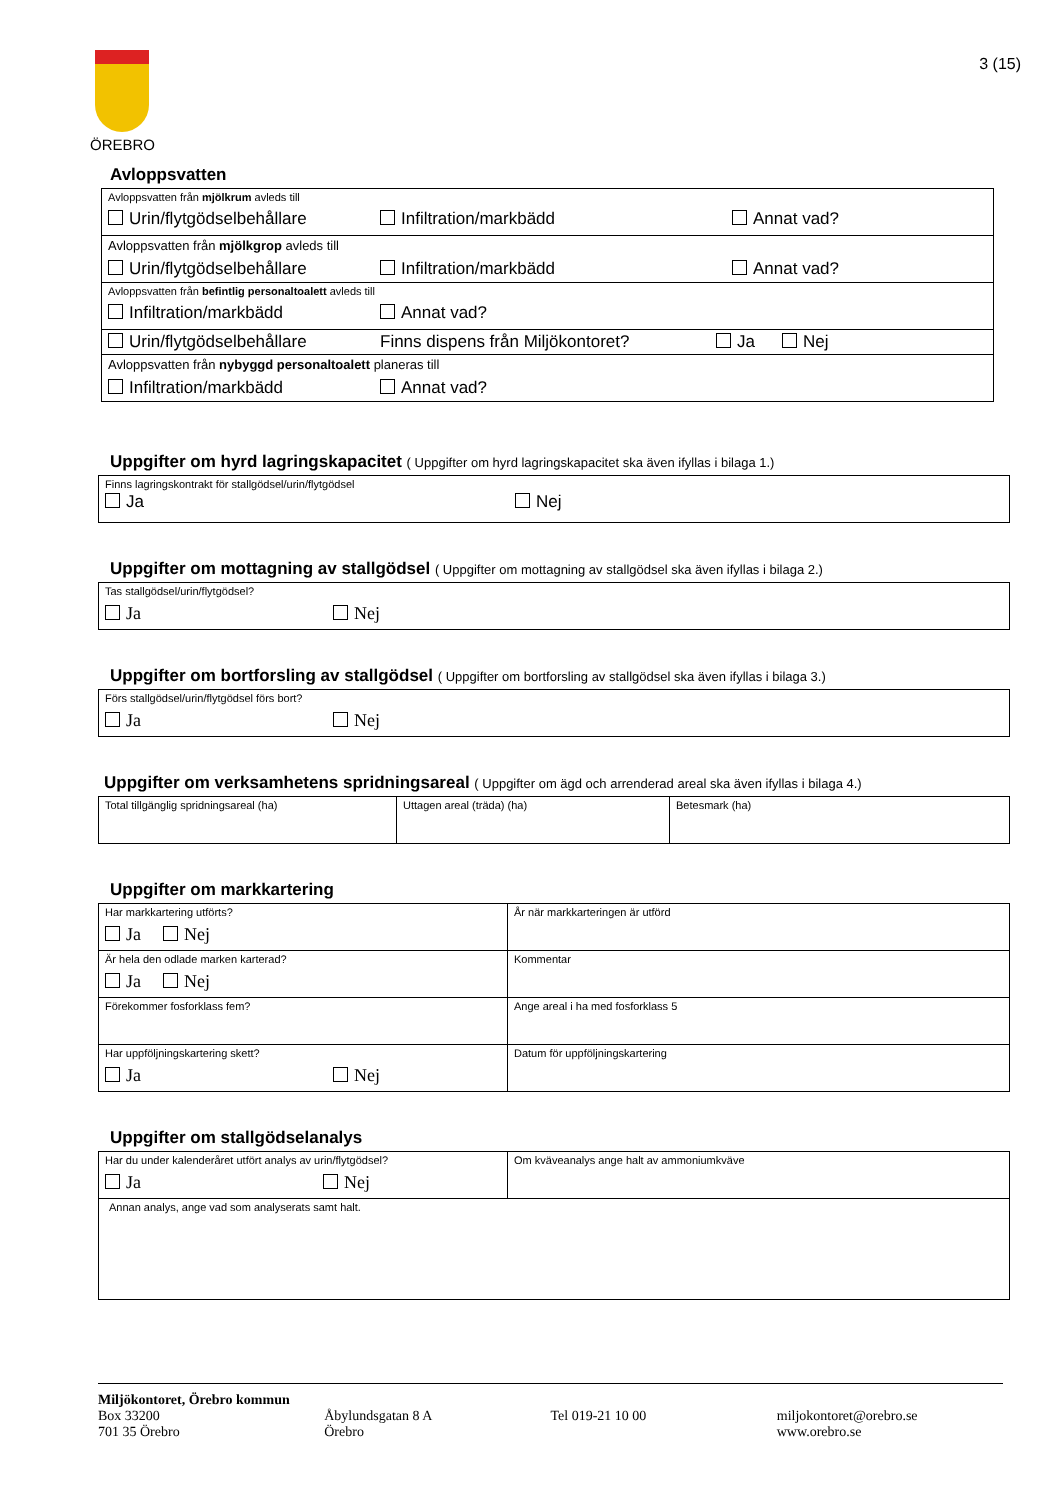ÖREBRO
3 (15)
Avloppsvatten
| Avloppsvatten från mjölkrum avleds till Urin/flytgödselbehållare Infiltration/markbädd Annat vad? |
| Avloppsvatten från mjölkgrop avleds till Urin/flytgödselbehållare Infiltration/markbädd Annat vad? |
| Avloppsvatten från befintlig personaltoalett avleds till Infiltration/markbädd Annat vad? |
| Urin/flytgödselbehållare Finns dispens från Miljökontoret? Ja Nej |
| Avloppsvatten från nybyggd personaltoalett planeras till Infiltration/markbädd Annat vad? |
Uppgifter om hyrd lagringskapacitet ( Uppgifter om hyrd lagringskapacitet ska även ifyllas i bilaga 1.)
| Finns lagringskontrakt för stallgödsel/urin/flytgödsel Ja Nej |
Uppgifter om mottagning av stallgödsel ( Uppgifter om mottagning av stallgödsel ska även ifyllas i bilaga 2.)
| Tas stallgödsel/urin/flytgödsel? Ja Nej |
Uppgifter om bortforsling av stallgödsel ( Uppgifter om bortforsling av stallgödsel ska även ifyllas i bilaga 3.)
| Förs stallgödsel/urin/flytgödsel förs bort? Ja Nej |
Uppgifter om verksamhetens spridningsareal ( Uppgifter om ägd och arrenderad areal ska även ifyllas i bilaga 4.)
| Total tillgänglig spridningsareal (ha) | Uttagen areal (träda) (ha) | Betesmark (ha) |
Uppgifter om markkartering
| Har markkartering utförts? Ja Nej | År när markkarteringen är utförd |
| Är hela den odlade marken karterad? Ja Nej | Kommentar |
| Förekommer fosforklass fem? | Ange areal i ha med fosforklass 5 |
| Har uppföljningskartering skett? Ja Nej | Datum för uppföljningskartering |
Uppgifter om stallgödselanalys
| Har du under kalenderåret utfört analys av urin/flytgödsel? Ja Nej | Om kväveanalys ange halt av ammoniumkväve |
| Annan analys, ange vad som analyserats samt halt. | |
Miljökontoret, Örebro kommun
Box 33200
701 35 Örebro
Åbylundsgatan 8 A
Örebro
Tel 019-21 10 00 miljokontoret@orebro.se
www.orebro.se